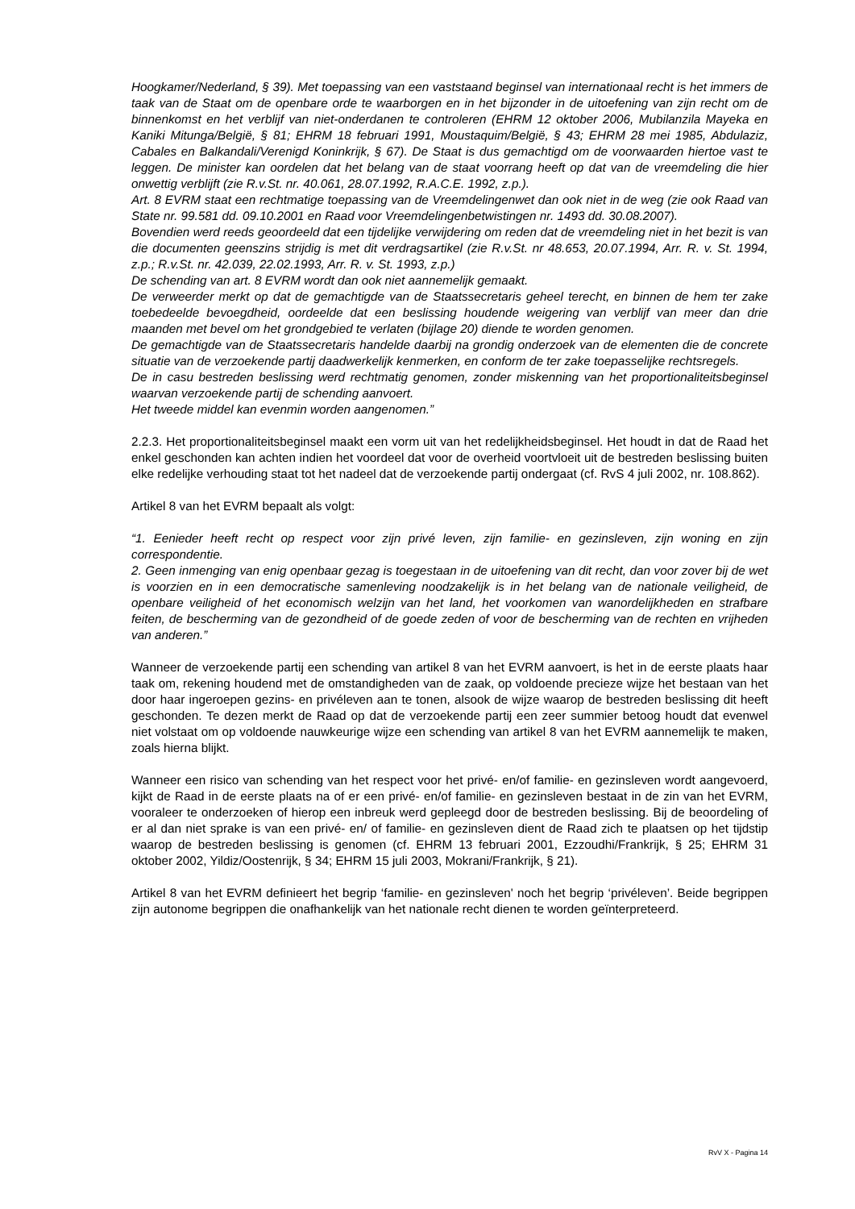Hoogkamer/Nederland, § 39). Met toepassing van een vaststaand beginsel van internationaal recht is het immers de taak van de Staat om de openbare orde te waarborgen en in het bijzonder in de uitoefening van zijn recht om de binnenkomst en het verblijf van niet-onderdanen te controleren (EHRM 12 oktober 2006, Mubilanzila Mayeka en Kaniki Mitunga/België, § 81; EHRM 18 februari 1991, Moustaquim/België, § 43; EHRM 28 mei 1985, Abdulaziz, Cabales en Balkandali/Verenigd Koninkrijk, § 67). De Staat is dus gemachtigd om de voorwaarden hiertoe vast te leggen. De minister kan oordelen dat het belang van de staat voorrang heeft op dat van de vreemdeling die hier onwettig verblijft (zie R.v.St. nr. 40.061, 28.07.1992, R.A.C.E. 1992, z.p.).
Art. 8 EVRM staat een rechtmatige toepassing van de Vreemdelingenwet dan ook niet in de weg (zie ook Raad van State nr. 99.581 dd. 09.10.2001 en Raad voor Vreemdelingenbetwistingen nr. 1493 dd. 30.08.2007).
Bovendien werd reeds geoordeeld dat een tijdelijke verwijdering om reden dat de vreemdeling niet in het bezit is van die documenten geenszins strijdig is met dit verdragsartikel (zie R.v.St. nr 48.653, 20.07.1994, Arr. R. v. St. 1994, z.p.; R.v.St. nr. 42.039, 22.02.1993, Arr. R. v. St. 1993, z.p.)
De schending van art. 8 EVRM wordt dan ook niet aannemelijk gemaakt.
De verweerder merkt op dat de gemachtigde van de Staatssecretaris geheel terecht, en binnen de hem ter zake toebedeelde bevoegdheid, oordeelde dat een beslissing houdende weigering van verblijf van meer dan drie maanden met bevel om het grondgebied te verlaten (bijlage 20) diende te worden genomen.
De gemachtigde van de Staatssecretaris handelde daarbij na grondig onderzoek van de elementen die de concrete situatie van de verzoekende partij daadwerkelijk kenmerken, en conform de ter zake toepasselijke rechtsregels.
De in casu bestreden beslissing werd rechtmatig genomen, zonder miskenning van het proportionaliteitsbeginsel waarvan verzoekende partij de schending aanvoert.
Het tweede middel kan evenmin worden aangenomen.”
2.2.3. Het proportionaliteitsbeginsel maakt een vorm uit van het redelijkheidsbeginsel. Het houdt in dat de Raad het enkel geschonden kan achten indien het voordeel dat voor de overheid voortvloeit uit de bestreden beslissing buiten elke redelijke verhouding staat tot het nadeel dat de verzoekende partij ondergaat (cf. RvS 4 juli 2002, nr. 108.862).
Artikel 8 van het EVRM bepaalt als volgt:
“1. Eenieder heeft recht op respect voor zijn privé leven, zijn familie- en gezinsleven, zijn woning en zijn correspondentie.
2. Geen inmenging van enig openbaar gezag is toegestaan in de uitoefening van dit recht, dan voor zover bij de wet is voorzien en in een democratische samenleving noodzakelijk is in het belang van de nationale veiligheid, de openbare veiligheid of het economisch welzijn van het land, het voorkomen van wanordelijkheden en strafbare feiten, de bescherming van de gezondheid of de goede zeden of voor de bescherming van de rechten en vrijheden van anderen.”
Wanneer de verzoekende partij een schending van artikel 8 van het EVRM aanvoert, is het in de eerste plaats haar taak om, rekening houdend met de omstandigheden van de zaak, op voldoende precieze wijze het bestaan van het door haar ingeroepen gezins- en privéleven aan te tonen, alsook de wijze waarop de bestreden beslissing dit heeft geschonden. Te dezen merkt de Raad op dat de verzoekende partij een zeer summier betoog houdt dat evenwel niet volstaat om op voldoende nauwkeurige wijze een schending van artikel 8 van het EVRM aannemelijk te maken, zoals hierna blijkt.
Wanneer een risico van schending van het respect voor het privé- en/of familie- en gezinsleven wordt aangevoerd, kijkt de Raad in de eerste plaats na of er een privé- en/of familie- en gezinsleven bestaat in de zin van het EVRM, vooraleer te onderzoeken of hierop een inbreuk werd gepleegd door de bestreden beslissing. Bij de beoordeling of er al dan niet sprake is van een privé- en/ of familie- en gezinsleven dient de Raad zich te plaatsen op het tijdstip waarop de bestreden beslissing is genomen (cf. EHRM 13 februari 2001, Ezzoudhi/Frankrijk, § 25; EHRM 31 oktober 2002, Yildiz/Oostenrijk, § 34; EHRM 15 juli 2003, Mokrani/Frankrijk, § 21).
Artikel 8 van het EVRM definieert het begrip ‘familie- en gezinsleven' noch het begrip ‘privéleven’. Beide begrippen zijn autonome begrippen die onafhankelijk van het nationale recht dienen te worden geïnterpreteerd.
RvV X - Pagina 14